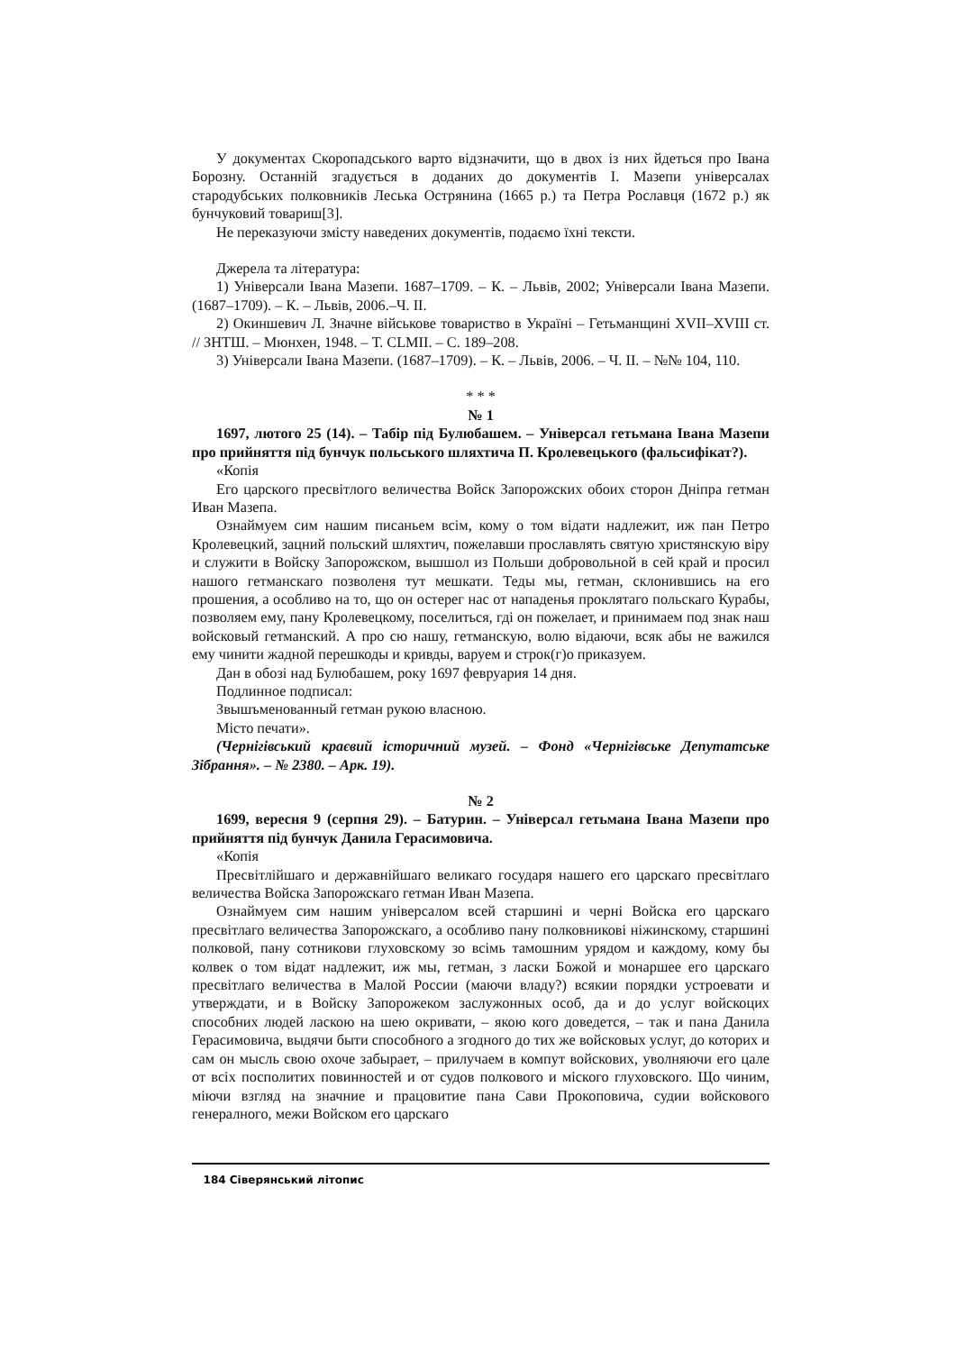У документах Скоропадського варто відзначити, що в двох із них йдеться про Івана Борозну. Останній згадується в доданих до документів І. Мазепи універсалах стародубських полковників Леська Острянина (1665 р.) та Петра Рославця (1672 р.) як бунчуковий товариш[3].
Не переказуючи змісту наведених документів, подаємо їхні тексти.
Джерела та література:
1) Універсали Івана Мазепи. 1687–1709. – К. – Львів, 2002; Універсали Івана Мазепи. (1687–1709). – К. – Львів, 2006.–Ч. II.
2) Окиншевич Л. Значне військове товариство в Україні – Гетьманщині XVII–XVIII ст. // ЗНТШ. – Мюнхен, 1948. – Т. CLMII. – С. 189–208.
3) Універсали Івана Мазепи. (1687–1709). – К. – Львів, 2006. – Ч. II. – №№ 104, 110.
* * *
№ 1
1697, лютого 25 (14). – Табір під Булюбашем. – Універсал гетьмана Івана Мазепи про прийняття під бунчук польського шляхтича П. Кролевецького (фальсифікат?).
«Копія
Его царского пресвітлого величества Войск Запорожских обоих сторон Дніпра гетман Иван Мазепа.
Ознаймуем сим нашим писаньем всім, кому о том відати надлежит, иж пан Петро Кролевецкий, зацний польский шляхтич, пожелавши прославлять святую христянскую віру и служити в Войску Запорожском, вышшол из Польши добровольной в сей край и просил нашого гетманскаго позволеня тут мешкати. Теды мы, гетман, склонившись на его прошения, а особливо на то, що он остерег нас от нападенья проклятаго польскаго Курабы, позволяем ему, пану Кролевецкому, поселиться, гді он пожелает, и принимаем под знак наш войсковый гетманский. А про сю нашу, гетманскую, волю відаючи, всяк абы не важился ему чинити жадной перешкоды и кривды, варуем и строк(г)о приказуем.
Дан в обозі над Булюбашем, року 1697 февруария 14 дня.
Подлинное подписал:
Звышъменованный гетман рукою власною.
Місто печати».
(Чернігівський краєвий історичний музей. – Фонд «Чернігівське Депутатське Зібрання». – № 2380. – Арк. 19).
№ 2
1699, вересня 9 (серпня 29). – Батурин. – Універсал гетьмана Івана Мазепи про прийняття під бунчук Данила Герасимовича.
«Копія
Пресвітлійшаго и державнійшаго великаго государя нашего его царскаго пресвітлаго величества Войска Запорожскаго гетман Иван Мазепа.
Ознаймуем сим нашим універсалом всей старшині и черні Войска его царскаго пресвітлаго величества Запорожскаго, а особливо пану полковникові ніжинскому, старшині полковой, пану сотникови глуховскому зо всімь тамошним урядом и каждому, кому бы колвек о том відат надлежит, иж мы, гетман, з ласки Божой и монаршее его царскаго пресвітлаго величества в Малой России (маючи владу?) всякии порядки устроевати и утверждати, и в Войску Запорожеком заслужонных особ, да и до услуг войскоцих способних людей ласкою на шею окривати, – якою кого доведется, – так и пана Данила Герасимовича, выдячи быти способного а згодного до тих же войсковых услуг, до которих и сам он мысль свою охоче забырает, – прилучаем в компут войскових, уволняючи его цале от всіх посполитих повинностей и от судов полкового и міского глуховского. Що чиним, міючи взгляд на значние и працовитие пана Сави Прокоповича, судии войскового генералного, межи Войском его царскаго
184 Сіверянський літопис